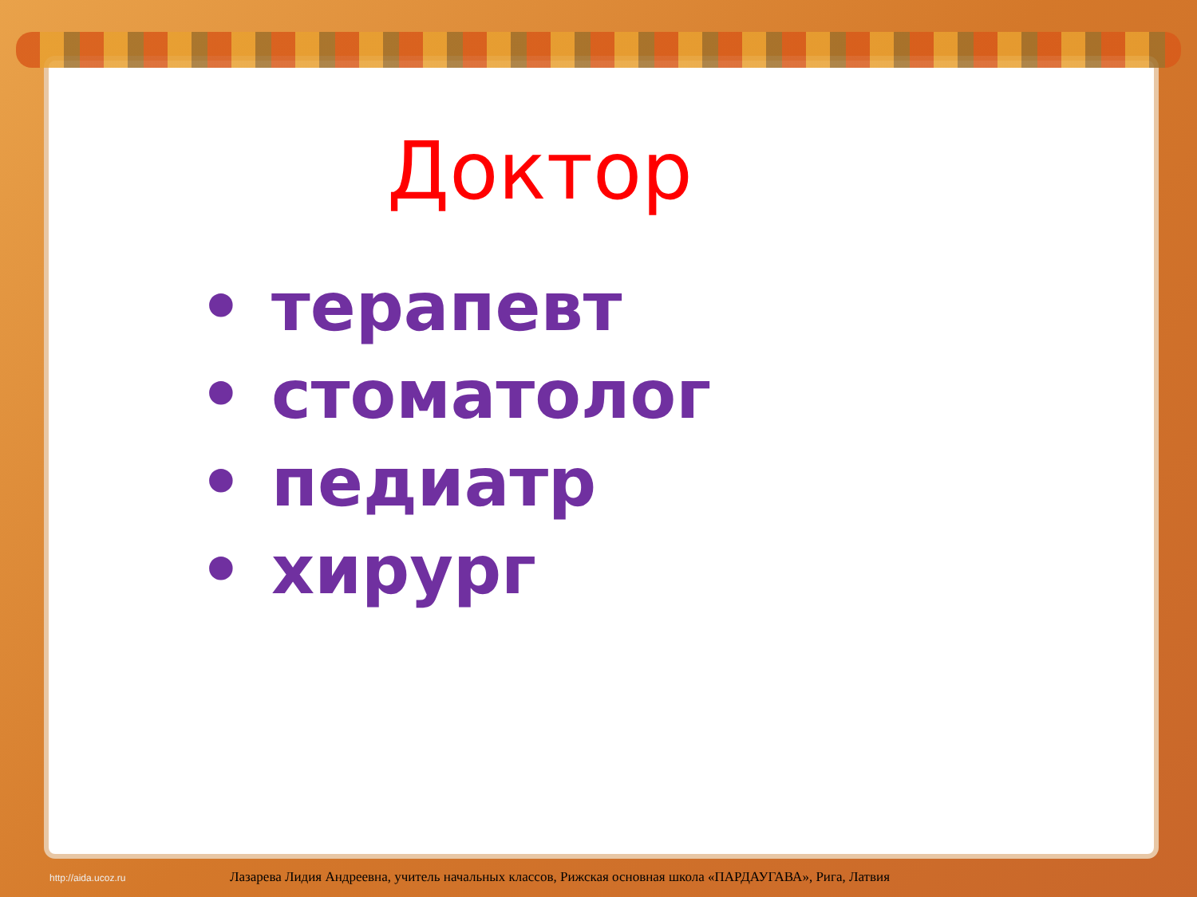Доктор
• терапевт
• стоматолог
• педиатр
• хирург
http://aida.ucoz.ru
Лазарева Лидия Андреевна, учитель начальных классов, Рижская основная школа «ПАРДАУГАВА», Рига, Латвия